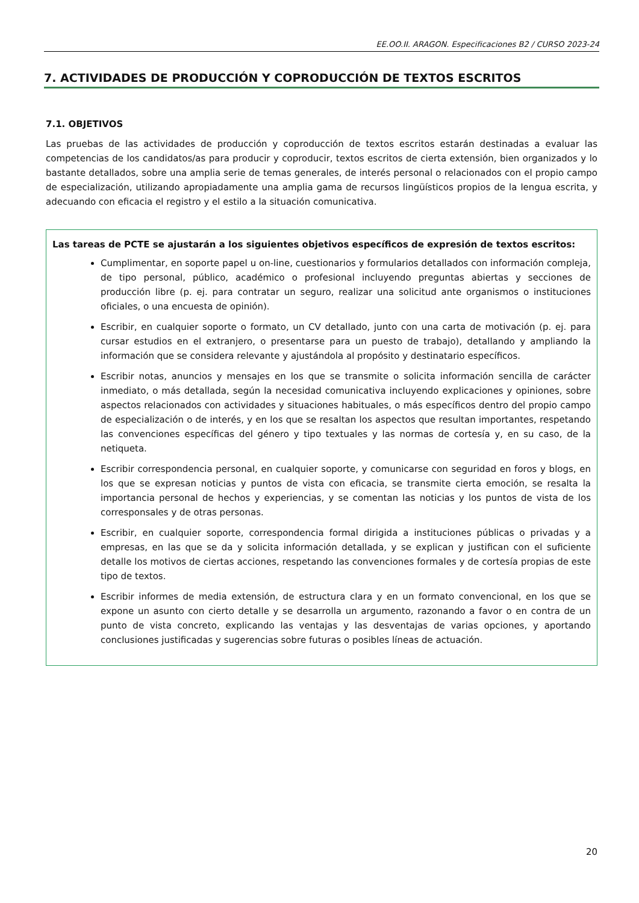EE.OO.II. ARAGON. Especificaciones B2 / CURSO 2023-24
7. ACTIVIDADES DE PRODUCCIÓN Y COPRODUCCIÓN DE TEXTOS ESCRITOS
7.1. OBJETIVOS
Las pruebas de las actividades de producción y coproducción de textos escritos estarán destinadas a evaluar las competencias de los candidatos/as para producir y coproducir, textos escritos de cierta extensión, bien organizados y lo bastante detallados, sobre una amplia serie de temas generales, de interés personal o relacionados con el propio campo de especialización, utilizando apropiadamente una amplia gama de recursos lingüísticos propios de la lengua escrita, y adecuando con eficacia el registro y el estilo a la situación comunicativa.
Las tareas de PCTE se ajustarán a los siguientes objetivos específicos de expresión de textos escritos:
Cumplimentar, en soporte papel u on-line, cuestionarios y formularios detallados con información compleja, de tipo personal, público, académico o profesional incluyendo preguntas abiertas y secciones de producción libre (p. ej. para contratar un seguro, realizar una solicitud ante organismos o instituciones oficiales, o una encuesta de opinión).
Escribir, en cualquier soporte o formato, un CV detallado, junto con una carta de motivación (p. ej. para cursar estudios en el extranjero, o presentarse para un puesto de trabajo), detallando y ampliando la información que se considera relevante y ajustándola al propósito y destinatario específicos.
Escribir notas, anuncios y mensajes en los que se transmite o solicita información sencilla de carácter inmediato, o más detallada, según la necesidad comunicativa incluyendo explicaciones y opiniones, sobre aspectos relacionados con actividades y situaciones habituales, o más específicos dentro del propio campo de especialización o de interés, y en los que se resaltan los aspectos que resultan importantes, respetando las convenciones específicas del género y tipo textuales y las normas de cortesía y, en su caso, de la netiqueta.
Escribir correspondencia personal, en cualquier soporte, y comunicarse con seguridad en foros y blogs, en los que se expresan noticias y puntos de vista con eficacia, se transmite cierta emoción, se resalta la importancia personal de hechos y experiencias, y se comentan las noticias y los puntos de vista de los corresponsales y de otras personas.
Escribir, en cualquier soporte, correspondencia formal dirigida a instituciones públicas o privadas y a empresas, en las que se da y solicita información detallada, y se explican y justifican con el suficiente detalle los motivos de ciertas acciones, respetando las convenciones formales y de cortesía propias de este tipo de textos.
Escribir informes de media extensión, de estructura clara y en un formato convencional, en los que se expone un asunto con cierto detalle y se desarrolla un argumento, razonando a favor o en contra de un punto de vista concreto, explicando las ventajas y las desventajas de varias opciones, y aportando conclusiones justificadas y sugerencias sobre futuras o posibles líneas de actuación.
20